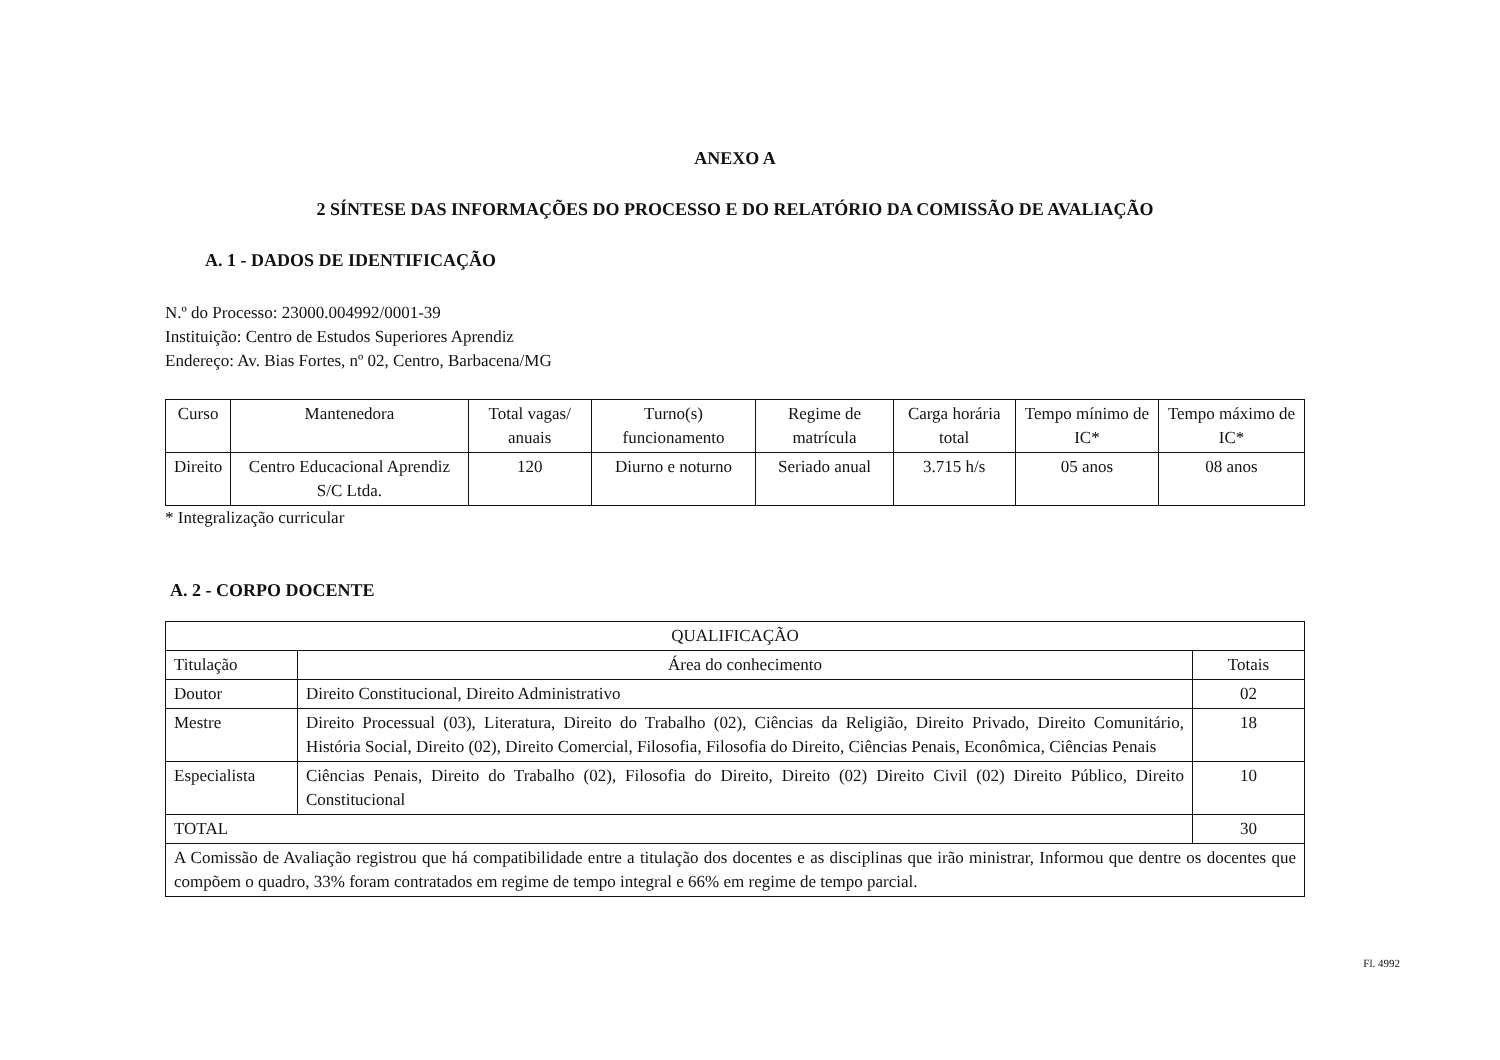ANEXO A
2 SÍNTESE DAS INFORMAÇÕES DO PROCESSO E DO RELATÓRIO DA COMISSÃO DE AVALIAÇÃO
A. 1 - DADOS DE IDENTIFICAÇÃO
N.º do Processo: 23000.004992/0001-39
Instituição: Centro de Estudos Superiores Aprendiz
Endereço: Av. Bias Fortes, nº 02, Centro, Barbacena/MG
| Curso | Mantenedora | Total vagas/ anuais | Turno(s) funcionamento | Regime de matrícula | Carga horária total | Tempo mínimo de IC* | Tempo máximo de IC* |
| --- | --- | --- | --- | --- | --- | --- | --- |
| Direito | Centro Educacional Aprendiz S/C Ltda. | 120 | Diurno e noturno | Seriado anual | 3.715 h/s | 05 anos | 08 anos |
* Integralização curricular
A. 2 - CORPO DOCENTE
| QUALIFICAÇÃO | | |
| --- | --- | --- |
| Titulação | Área do conhecimento | Totais |
| Doutor | Direito Constitucional, Direito Administrativo | 02 |
| Mestre | Direito Processual (03), Literatura, Direito do Trabalho (02), Ciências da Religião, Direito Privado, Direito Comunitário, História Social, Direito (02), Direito Comercial, Filosofia, Filosofia do Direito, Ciências Penais, Econômica, Ciências Penais | 18 |
| Especialista | Ciências Penais, Direito do Trabalho (02), Filosofia do Direito, Direito (02) Direito Civil (02) Direito Público, Direito Constitucional | 10 |
| TOTAL | | 30 |
| A Comissão de Avaliação registrou que há compatibilidade entre a titulação dos docentes e as disciplinas que irão ministrar, Informou que dentre os docentes que compõem o quadro, 33% foram contratados em regime de tempo integral e 66% em regime de tempo parcial. | | |
Fl. 4992